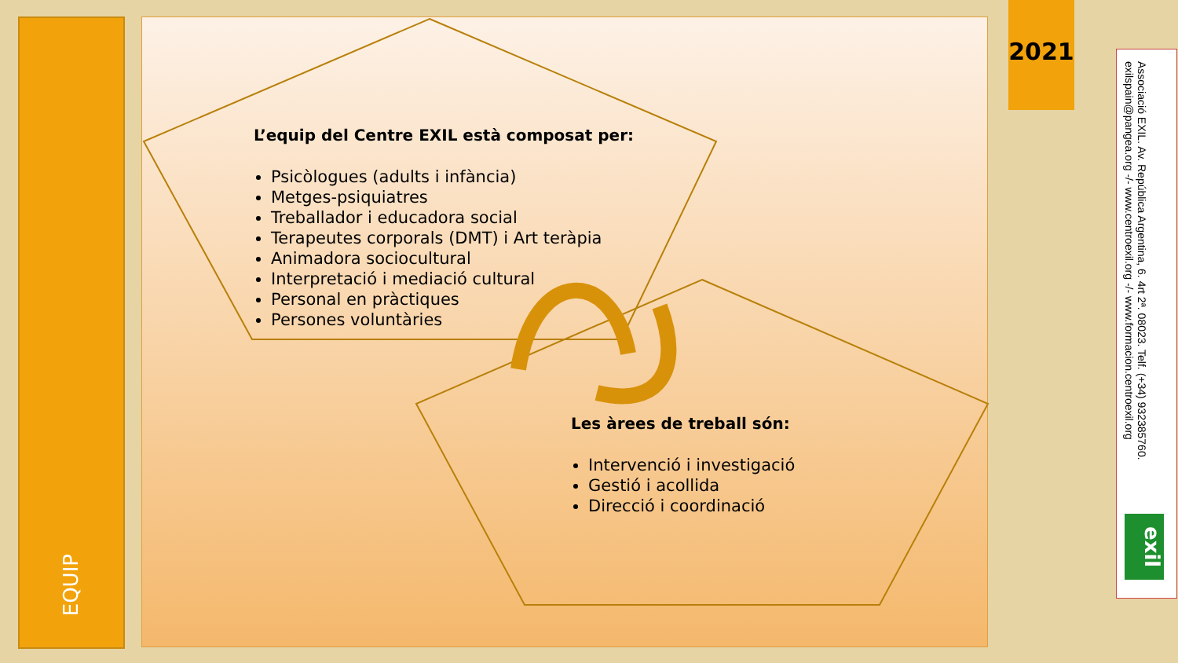EQUIP
L’equip del Centre EXIL està composat per:
Psicòlogues (adults i infància)
Metges-psiquiatres
Treballador i educadora social
Terapeutes corporals (DMT) i Art teràpia
Animadora sociocultural
Interpretació i mediació cultural
Personal en pràctiques
Persones voluntàries
Les àrees de treball són:
Intervenció i investigació
Gestió i acollida
Direcció i coordinació
2021
Associació EXIL. Av. República Argentina, 6. 4rt 2ª. 08023. Telf. (+34) 932385760. exilspain@pangea.org -/- www.centroexil.org -/- www.formacion.centroexil.org
exil